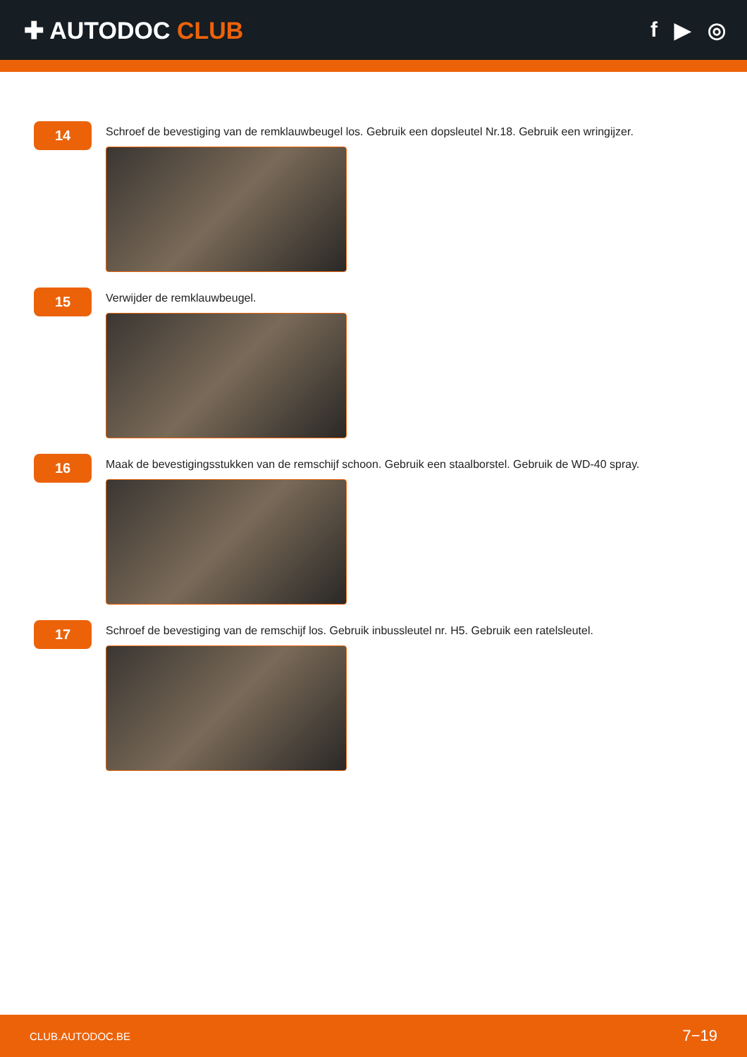✚ AUTODOC CLUB f ▶ ◎
14
Schroef de bevestiging van de remklauwbeugel los. Gebruik een dopsleutel Nr.18. Gebruik een wringijzer.
15
Verwijder de remklauwbeugel.
16
Maak de bevestigingsstukken van de remschijf schoon. Gebruik een staalborstel. Gebruik de WD-40 spray.
17
Schroef de bevestiging van de remschijf los. Gebruik inbussleutel nr. H5. Gebruik een ratelsleutel.
CLUB.AUTODOC.BE 7−19